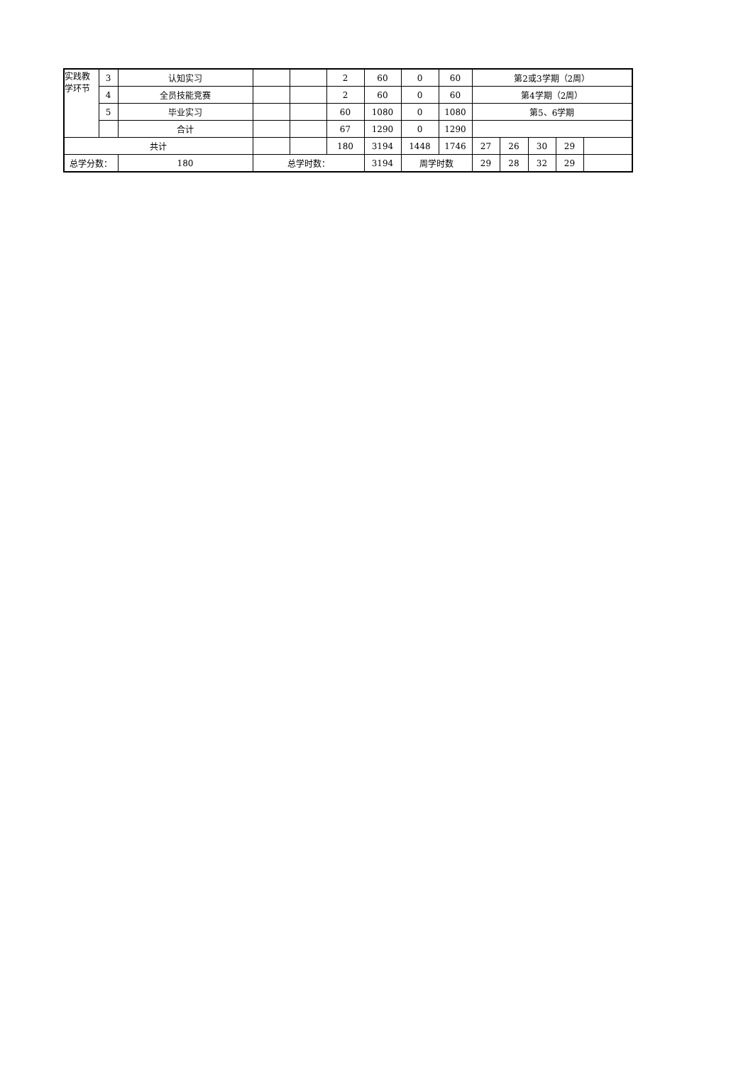| 实践教学环节 | 3 | 认知实习 | | | 2 | 60 | 0 | 60 | 第2或3学期（2周） | | | | |
| | 4 | 全员技能竞赛 | | | 2 | 60 | 0 | 60 | 第4学期（2周） | | | | |
| | 5 | 毕业实习 | | | 60 | 1080 | 0 | 1080 | 第5、6学期 | | | | |
| | | 合计 | | | 67 | 1290 | 0 | 1290 | | | | | |
| 共计 | | | | | 180 | 3194 | 1448 | 1746 | 27 | 26 | 30 | 29 | |
| 总学分数： | | 180 | 总学时数： | | | 3194 | 周学时数 | | 29 | 28 | 32 | 29 | |